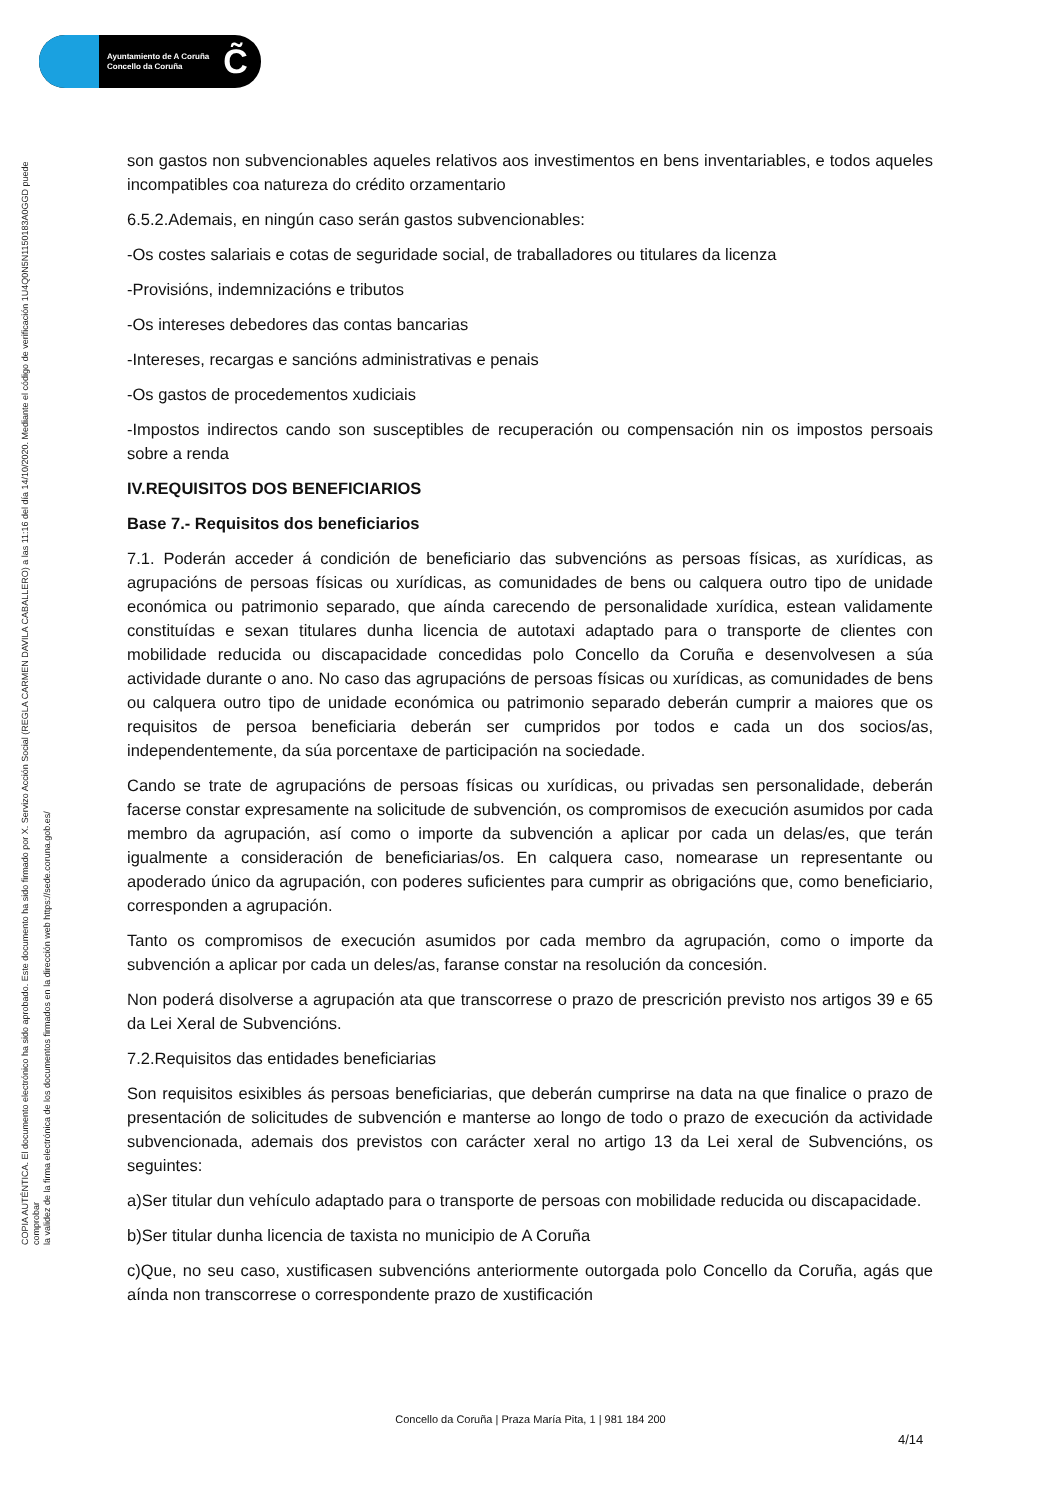Ayuntamiento de A Coruña
Concello da Coruña
C̃
COPIA AUTÉNTICA. El documento electrónico ha sido aprobado. Este documento ha sido firmado por X. Servizo Acción Social (REGLA CARMEN DAVILA CABALLERO) a las 11:16 del día 14/10/2020. Mediante el código de verificación 1U4Q0N5N1150183A0GGD puede comprobar
la validez de la firma electrónica de los documentos firmados en la dirección web https://sede.coruna.gob.es/
son gastos non subvencionables aqueles relativos aos investimentos en bens inventariables, e todos aqueles incompatibles coa natureza do crédito orzamentario
6.5.2.Ademais, en ningún caso serán gastos subvencionables:
-Os costes salariais e cotas de seguridade social, de traballadores ou titulares da licenza
-Provisións, indemnizacións e tributos
-Os intereses debedores das contas bancarias
-Intereses, recargas e sancións administrativas e penais
-Os gastos de procedementos xudiciais
-Impostos indirectos cando son susceptibles de recuperación ou compensación nin os impostos persoais sobre a renda
IV.REQUISITOS DOS BENEFICIARIOS
Base 7.- Requisitos dos beneficiarios
7.1. Poderán acceder á condición de beneficiario das subvencións as persoas físicas, as xurídicas, as agrupacións de persoas físicas ou xurídicas, as comunidades de bens ou calquera outro tipo de unidade económica ou patrimonio separado, que aínda carecendo de personalidade xurídica, estean validamente constituídas e sexan titulares dunha licencia de autotaxi adaptado para o transporte de clientes con mobilidade reducida ou discapacidade concedidas polo Concello da Coruña e desenvolvesen a súa actividade durante o ano. No caso das agrupacións de persoas físicas ou xurídicas, as comunidades de bens ou calquera outro tipo de unidade económica ou patrimonio separado deberán cumprir a maiores que os requisitos de persoa beneficiaria deberán ser cumpridos por todos e cada un dos socios/as, independentemente, da súa porcentaxe de participación na sociedade.
Cando se trate de agrupacións de persoas físicas ou xurídicas, ou privadas sen personalidade, deberán facerse constar expresamente na solicitude de subvención, os compromisos de execución asumidos por cada membro da agrupación, así como o importe da subvención a aplicar por cada un delas/es, que terán igualmente a consideración de beneficiarias/os. En calquera caso, nomearase un representante ou apoderado único da agrupación, con poderes suficientes para cumprir as obrigacións que, como beneficiario, corresponden a agrupación.
Tanto os compromisos de execución asumidos por cada membro da agrupación, como o importe da subvención a aplicar por cada un deles/as, faranse constar na resolución da concesión.
Non poderá disolverse a agrupación ata que transcorrese o prazo de prescrición previsto nos artigos 39 e 65 da Lei Xeral de Subvencións.
7.2.Requisitos das entidades beneficiarias
Son requisitos esixibles ás persoas beneficiarias, que deberán cumprirse na data na que finalice o prazo de presentación de solicitudes de subvención e manterse ao longo de todo o prazo de execución da actividade subvencionada, ademais dos previstos con carácter xeral no artigo 13 da Lei xeral de Subvencións, os seguintes:
a)Ser titular dun vehículo adaptado para o transporte de persoas con mobilidade reducida ou discapacidade.
b)Ser titular dunha licencia de taxista no municipio de A Coruña
c)Que, no seu caso, xustificasen subvencións anteriormente outorgada polo Concello da Coruña, agás que aínda non transcorrese o correspondente prazo de xustificación
Concello da Coruña | Praza María Pita, 1 | 981 184 200
4/14